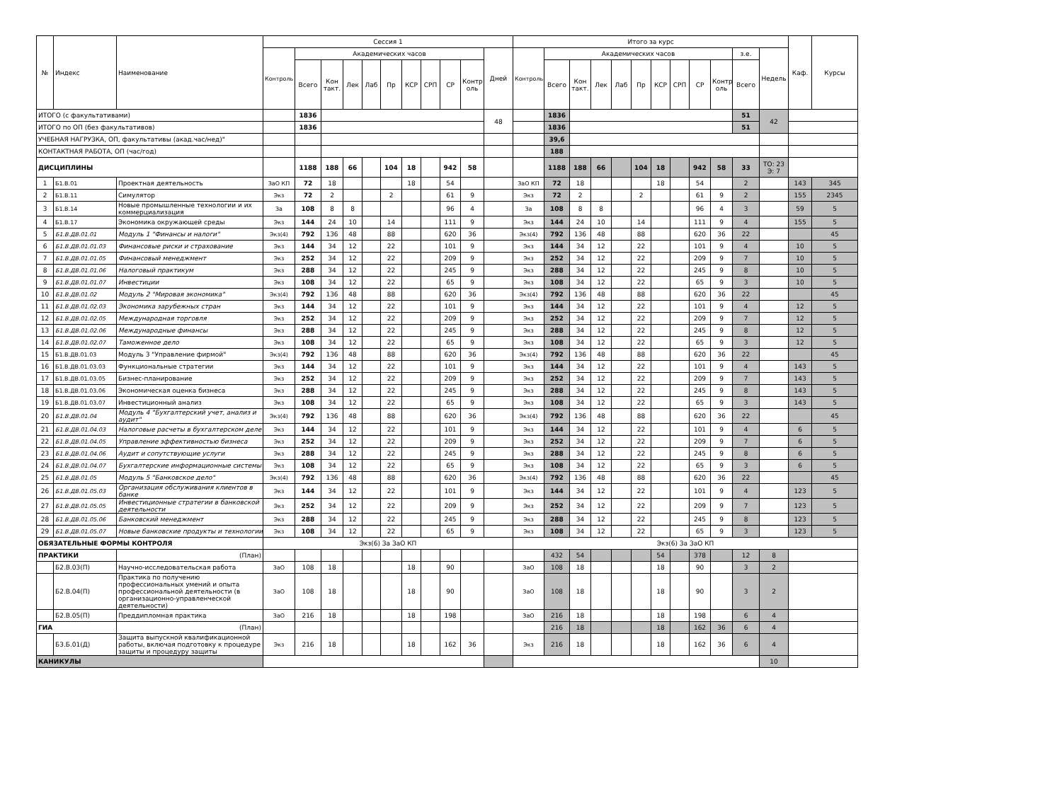| № | Индекс | Наименование | Сессия 1 | | | | | | | | | | | Итого за курс | | | | | | | | | | | | Каф. | Курсы |
| --- | --- | --- | --- | --- | --- | --- | --- | --- | --- | --- | --- | --- | --- | --- | --- | --- | --- | --- | --- | --- | --- | --- | --- | --- | --- | --- | --- |
| | | | Контроль | Академических часов | | | | | | | | | Дней | Контроль | Академических часов | | | | | | | | | з.е. | Недель | | |
| | | | | Всего | Кон такт. | Лек | Лаб | Пр | КСР | СРП | СР | Контр оль | | | Всего | Кон такт. | Лек | Лаб | Пр | КСР | СРП | СР | Контр оль | Всего | | | |
| ИТОГО (с факультативами) | | | | 1836 | | | | | | | | | 48 | | 1836 | | | | | | | | | 51 | 42 | | |
| ИТОГО по ОП (без факультативов) | | | | 1836 | | | | | | | | | | | 1836 | | | | | | | | | 51 | | | |
| УЧЕБНАЯ НАГРУЗКА, ОП, факультативы (акад.час/нед)" | | | | | | | | | | | | | | | 39,6 | | | | | | | | | | | | |
| КОНТАКТНАЯ РАБОТА, ОП (час/год) | | | | | | | | | | | | | | | 188 | | | | | | | | | | | | |
| ДИСЦИПЛИНЫ | | | | 1188 | 188 | 66 | | 104 | 18 | | 942 | 58 | | | 1188 | 188 | 66 | | 104 | 18 | | 942 | 58 | 33 | ТО: 23 Э: 7 | | |
| 1 | Б1.В.01 | Проектная деятельность | ЗаО КП | 72 | 18 | | | | 18 | | 54 | | | ЗаО КП | 72 | 18 | | | | 18 | | 54 | | 2 | | 143 | 345 |
| 2 | Б1.В.11 | Симулятор | Экз | 72 | 2 | | | 2 | | | 61 | 9 | | Экз | 72 | 2 | | | 2 | | | 61 | 9 | 2 | | 155 | 2345 |
| 3 | Б1.В.14 | Новые промышленные технологии и их коммерциализация | За | 108 | 8 | 8 | | | | | 96 | 4 | | За | 108 | 8 | 8 | | | | | 96 | 4 | 3 | | 59 | 5 |
| 4 | Б1.В.17 | Экономика окружающей среды | Экз | 144 | 24 | 10 | | 14 | | | 111 | 9 | | Экз | 144 | 24 | 10 | | 14 | | | 111 | 9 | 4 | | 155 | 5 |
| 5 | Б1.В.ДВ.01.01 | Модуль 1 "Финансы и налоги" | Экз(4) | 792 | 136 | 48 | | 88 | | | 620 | 36 | | Экз(4) | 792 | 136 | 48 | | 88 | | | 620 | 36 | 22 | | | 45 |
| 6 | Б1.В.ДВ.01.01.03 | Финансовые риски и страхование | Экз | 144 | 34 | 12 | | 22 | | | 101 | 9 | | Экз | 144 | 34 | 12 | | 22 | | | 101 | 9 | 4 | | 10 | 5 |
| 7 | Б1.В.ДВ.01.01.05 | Финансовый менеджмент | Экз | 252 | 34 | 12 | | 22 | | | 209 | 9 | | Экз | 252 | 34 | 12 | | 22 | | | 209 | 9 | 7 | | 10 | 5 |
| 8 | Б1.В.ДВ.01.01.06 | Налоговый практикум | Экз | 288 | 34 | 12 | | 22 | | | 245 | 9 | | Экз | 288 | 34 | 12 | | 22 | | | 245 | 9 | 8 | | 10 | 5 |
| 9 | Б1.В.ДВ.01.01.07 | Инвестиции | Экз | 108 | 34 | 12 | | 22 | | | 65 | 9 | | Экз | 108 | 34 | 12 | | 22 | | | 65 | 9 | 3 | | 10 | 5 |
| 10 | Б1.В.ДВ.01.02 | Модуль 2 "Мировая экономика" | Экз(4) | 792 | 136 | 48 | | 88 | | | 620 | 36 | | Экз(4) | 792 | 136 | 48 | | 88 | | | 620 | 36 | 22 | | | 45 |
| 11 | Б1.В.ДВ.01.02.03 | Экономика зарубежных стран | Экз | 144 | 34 | 12 | | 22 | | | 101 | 9 | | Экз | 144 | 34 | 12 | | 22 | | | 101 | 9 | 4 | | 12 | 5 |
| 12 | Б1.В.ДВ.01.02.05 | Международная торговля | Экз | 252 | 34 | 12 | | 22 | | | 209 | 9 | | Экз | 252 | 34 | 12 | | 22 | | | 209 | 9 | 7 | | 12 | 5 |
| 13 | Б1.В.ДВ.01.02.06 | Международные финансы | Экз | 288 | 34 | 12 | | 22 | | | 245 | 9 | | Экз | 288 | 34 | 12 | | 22 | | | 245 | 9 | 8 | | 12 | 5 |
| 14 | Б1.В.ДВ.01.02.07 | Таможенное дело | Экз | 108 | 34 | 12 | | 22 | | | 65 | 9 | | Экз | 108 | 34 | 12 | | 22 | | | 65 | 9 | 3 | | 12 | 5 |
| 15 | Б1.В.ДВ.01.03 | Модуль 3 "Управление фирмой" | Экз(4) | 792 | 136 | 48 | | 88 | | | 620 | 36 | | Экз(4) | 792 | 136 | 48 | | 88 | | | 620 | 36 | 22 | | | 45 |
| 16 | Б1.В.ДВ.01.03.03 | Функциональные стратегии | Экз | 144 | 34 | 12 | | 22 | | | 101 | 9 | | Экз | 144 | 34 | 12 | | 22 | | | 101 | 9 | 4 | | 143 | 5 |
| 17 | Б1.В.ДВ.01.03.05 | Бизнес-планирование | Экз | 252 | 34 | 12 | | 22 | | | 209 | 9 | | Экз | 252 | 34 | 12 | | 22 | | | 209 | 9 | 7 | | 143 | 5 |
| 18 | Б1.В.ДВ.01.03.06 | Экономическая оценка бизнеса | Экз | 288 | 34 | 12 | | 22 | | | 245 | 9 | | Экз | 288 | 34 | 12 | | 22 | | | 245 | 9 | 8 | | 143 | 5 |
| 19 | Б1.В.ДВ.01.03.07 | Инвестиционный анализ | Экз | 108 | 34 | 12 | | 22 | | | 65 | 9 | | Экз | 108 | 34 | 12 | | 22 | | | 65 | 9 | 3 | | 143 | 5 |
| 20 | Б1.В.ДВ.01.04 | Модуль 4 "Бухгалтерский учет, анализ и аудит" | Экз(4) | 792 | 136 | 48 | | 88 | | | 620 | 36 | | Экз(4) | 792 | 136 | 48 | | 88 | | | 620 | 36 | 22 | | | 45 |
| 21 | Б1.В.ДВ.01.04.03 | Налоговые расчеты в бухгалтерском деле | Экз | 144 | 34 | 12 | | 22 | | | 101 | 9 | | Экз | 144 | 34 | 12 | | 22 | | | 101 | 9 | 4 | | 6 | 5 |
| 22 | Б1.В.ДВ.01.04.05 | Управление эффективностью бизнеса | Экз | 252 | 34 | 12 | | 22 | | | 209 | 9 | | Экз | 252 | 34 | 12 | | 22 | | | 209 | 9 | 7 | | 6 | 5 |
| 23 | Б1.В.ДВ.01.04.06 | Аудит и сопутствующие услуги | Экз | 288 | 34 | 12 | | 22 | | | 245 | 9 | | Экз | 288 | 34 | 12 | | 22 | | | 245 | 9 | 8 | | 6 | 5 |
| 24 | Б1.В.ДВ.01.04.07 | Бухгалтерские информационные системы | Экз | 108 | 34 | 12 | | 22 | | | 65 | 9 | | Экз | 108 | 34 | 12 | | 22 | | | 65 | 9 | 3 | | 6 | 5 |
| 25 | Б1.В.ДВ.01.05 | Модуль 5 "Банковское дело" | Экз(4) | 792 | 136 | 48 | | 88 | | | 620 | 36 | | Экз(4) | 792 | 136 | 48 | | 88 | | | 620 | 36 | 22 | | | 45 |
| 26 | Б1.В.ДВ.01.05.03 | Организация обслуживания клиентов в банке | Экз | 144 | 34 | 12 | | 22 | | | 101 | 9 | | Экз | 144 | 34 | 12 | | 22 | | | 101 | 9 | 4 | | 123 | 5 |
| 27 | Б1.В.ДВ.01.05.05 | Инвестиционные стратегии в банковской деятельности | Экз | 252 | 34 | 12 | | 22 | | | 209 | 9 | | Экз | 252 | 34 | 12 | | 22 | | | 209 | 9 | 7 | | 123 | 5 |
| 28 | Б1.В.ДВ.01.05.06 | Банковский менеджмент | Экз | 288 | 34 | 12 | | 22 | | | 245 | 9 | | Экз | 288 | 34 | 12 | | 22 | | | 245 | 9 | 8 | | 123 | 5 |
| 29 | Б1.В.ДВ.01.05.07 | Новые банковские продукты и технологии | Экз | 108 | 34 | 12 | | 22 | | | 65 | 9 | | Экз | 108 | 34 | 12 | | 22 | | | 65 | 9 | 3 | | 123 | 5 |
| ОБЯЗАТЕЛЬНЫЕ ФОРМЫ КОНТРОЛЯ | | | Экз(6) За ЗаО КП | | | | | | | | | | | Экз(6) За ЗаО КП | | | | | | | | | | | | | |
| ПРАКТИКИ | | (План) | | | | | | | | | | | | | 432 | 54 | | | | 54 | | 378 | | 12 | 8 | | |
| | Б2.В.03(П) | Научно-исследовательская работа | ЗаО | 108 | 18 | | | | 18 | | 90 | | | ЗаО | 108 | 18 | | | | 18 | | 90 | | 3 | 2 | | |
| | Б2.В.04(П) | Практика по получению профессиональных умений и опыта профессиональной деятельности (в организационно-управленческой деятельности) | ЗаО | 108 | 18 | | | | 18 | | 90 | | | ЗаО | 108 | 18 | | | | 18 | | 90 | | 3 | 2 | | |
| | Б2.В.05(П) | Преддипломная практика | ЗаО | 216 | 18 | | | | 18 | | 198 | | | ЗаО | 216 | 18 | | | | 18 | | 198 | | 6 | 4 | | |
| ГИА | | (План) | | | | | | | | | | | | | 216 | 18 | | | | 18 | | 162 | 36 | 6 | 4 | | |
| | Б3.Б.01(Д) | Защита выпускной квалификационной работы, включая подготовку к процедуре защиты и процедуру защиты | Экз | 216 | 18 | | | | 18 | | 162 | 36 | | Экз | 216 | 18 | | | | 18 | | 162 | 36 | 6 | 4 | | |
| КАНИКУЛЫ | | | | | | | | | | | | | | | | | | | | | | | | | 10 | | |